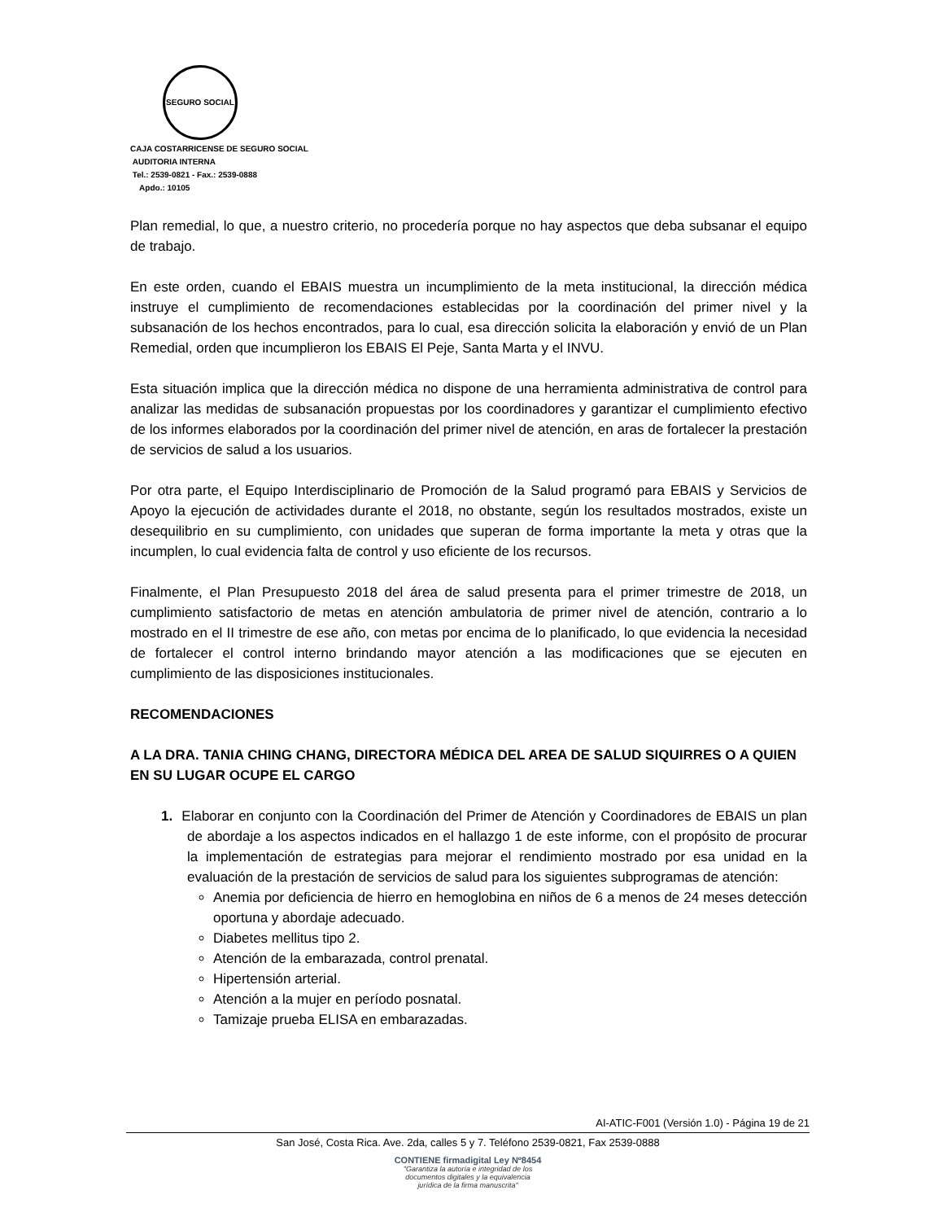SEGURO SOCIAL
CAJA COSTARRICENSE DE SEGURO SOCIAL
AUDITORIA INTERNA
Tel.: 2539-0821 - Fax.: 2539-0888
Apdo.: 10105
Plan remedial, lo que, a nuestro criterio, no procedería porque no hay aspectos que deba subsanar el equipo de trabajo.
En este orden, cuando el EBAIS muestra un incumplimiento de la meta institucional, la dirección médica instruye el cumplimiento de recomendaciones establecidas por la coordinación del primer nivel y la subsanación de los hechos encontrados, para lo cual, esa dirección solicita la elaboración y envió de un Plan Remedial, orden que incumplieron los EBAIS El Peje, Santa Marta y el INVU.
Esta situación implica que la dirección médica no dispone de una herramienta administrativa de control para analizar las medidas de subsanación propuestas por los coordinadores y garantizar el cumplimiento efectivo de los informes elaborados por la coordinación del primer nivel de atención, en aras de fortalecer la prestación de servicios de salud a los usuarios.
Por otra parte, el Equipo Interdisciplinario de Promoción de la Salud programó para EBAIS y Servicios de Apoyo la ejecución de actividades durante el 2018, no obstante, según los resultados mostrados, existe un desequilibrio en su cumplimiento, con unidades que superan de forma importante la meta y otras que la incumplen, lo cual evidencia falta de control y uso eficiente de los recursos.
Finalmente, el Plan Presupuesto 2018 del área de salud presenta para el primer trimestre de 2018, un cumplimiento satisfactorio de metas en atención ambulatoria de primer nivel de atención, contrario a lo mostrado en el II trimestre de ese año, con metas por encima de lo planificado, lo que evidencia la necesidad de fortalecer el control interno brindando mayor atención a las modificaciones que se ejecuten en cumplimiento de las disposiciones institucionales.
RECOMENDACIONES
A LA DRA. TANIA CHING CHANG, DIRECTORA MÉDICA DEL AREA DE SALUD SIQUIRRES O A QUIEN EN SU LUGAR OCUPE EL CARGO
1. Elaborar en conjunto con la Coordinación del Primer de Atención y Coordinadores de EBAIS un plan de abordaje a los aspectos indicados en el hallazgo 1 de este informe, con el propósito de procurar la implementación de estrategias para mejorar el rendimiento mostrado por esa unidad en la evaluación de la prestación de servicios de salud para los siguientes subprogramas de atención:
Anemia por deficiencia de hierro en hemoglobina en niños de 6 a menos de 24 meses detección oportuna y abordaje adecuado.
Diabetes mellitus tipo 2.
Atención de la embarazada, control prenatal.
Hipertensión arterial.
Atención a la mujer en período posnatal.
Tamizaje prueba ELISA en embarazadas.
AI-ATIC-F001 (Versión 1.0) - Página 19 de 21
San José, Costa Rica. Ave. 2da, calles 5 y 7. Teléfono 2539-0821, Fax 2539-0888
CONTIENE firmadigital Ley Nº8454
"Garantiza la autoría e integridad de los
documentos digitales y la equivalencia
jurídica de la firma manuscrita"